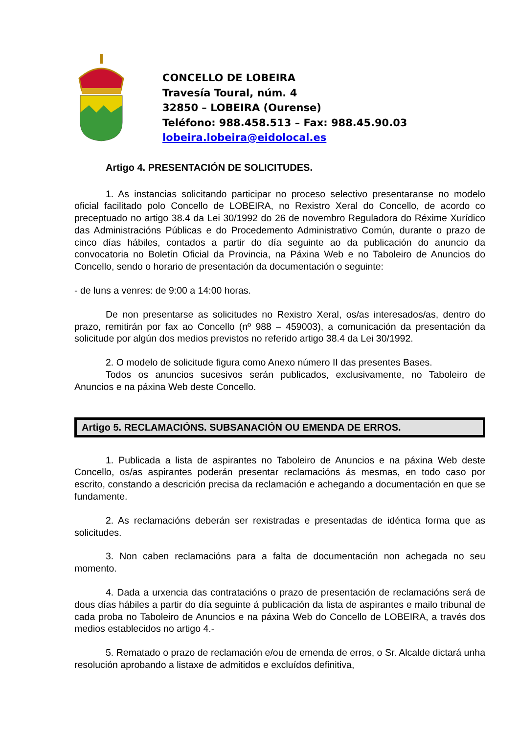CONCELLO DE LOBEIRA
Travesía Toural, núm. 4
32850 – LOBEIRA (Ourense)
Teléfono: 988.458.513 – Fax: 988.45.90.03
lobeira.lobeira@eidolocal.es
Artigo 4. PRESENTACIÓN DE SOLICITUDES.
1. As instancias solicitando participar no proceso selectivo presentaranse no modelo oficial facilitado polo Concello de LOBEIRA, no Rexistro Xeral do Concello, de acordo co preceptuado no artigo 38.4 da Lei 30/1992 do 26 de novembro Reguladora do Réxime Xurídico das Administracións Públicas e do Procedemento Administrativo Común, durante o prazo de cinco días hábiles, contados a partir do día seguinte ao da publicación do anuncio da convocatoria no Boletín Oficial da Provincia, na Páxina Web e no Taboleiro de Anuncios do Concello, sendo o horario de presentación da documentación o seguinte:
- de luns a venres: de 9:00 a 14:00 horas.
De non presentarse as solicitudes no Rexistro Xeral, os/as interesados/as, dentro do prazo, remitirán por fax ao Concello (nº 988 – 459003), a comunicación da presentación da solicitude por algún dos medios previstos no referido artigo 38.4 da Lei 30/1992.
2. O modelo de solicitude figura como Anexo número II das presentes Bases.
Todos os anuncios sucesivos serán publicados, exclusivamente, no Taboleiro de Anuncios e na páxina Web deste Concello.
Artigo 5. RECLAMACIÓNS. SUBSANACIÓN OU EMENDA DE ERROS.
1. Publicada a lista de aspirantes no Taboleiro de Anuncios e na páxina Web deste Concello, os/as aspirantes poderán presentar reclamacións ás mesmas, en todo caso por escrito, constando a descrición precisa da reclamación e achegando a documentación en que se fundamente.
2. As reclamacións deberán ser rexistradas e presentadas de idéntica forma que as solicitudes.
3. Non caben reclamacións para a falta de documentación non achegada no seu momento.
4. Dada a urxencia das contratacións o prazo de presentación de reclamacións será de dous días hábiles a partir do día seguinte á publicación da lista de aspirantes e mailo tribunal de cada proba no Taboleiro de Anuncios e na páxina Web do Concello de LOBEIRA, a través dos medios establecidos no artigo 4.-
5. Rematado o prazo de reclamación e/ou de emenda de erros, o Sr. Alcalde dictará unha resolución aprobando a listaxe de admitidos e excluídos definitiva,